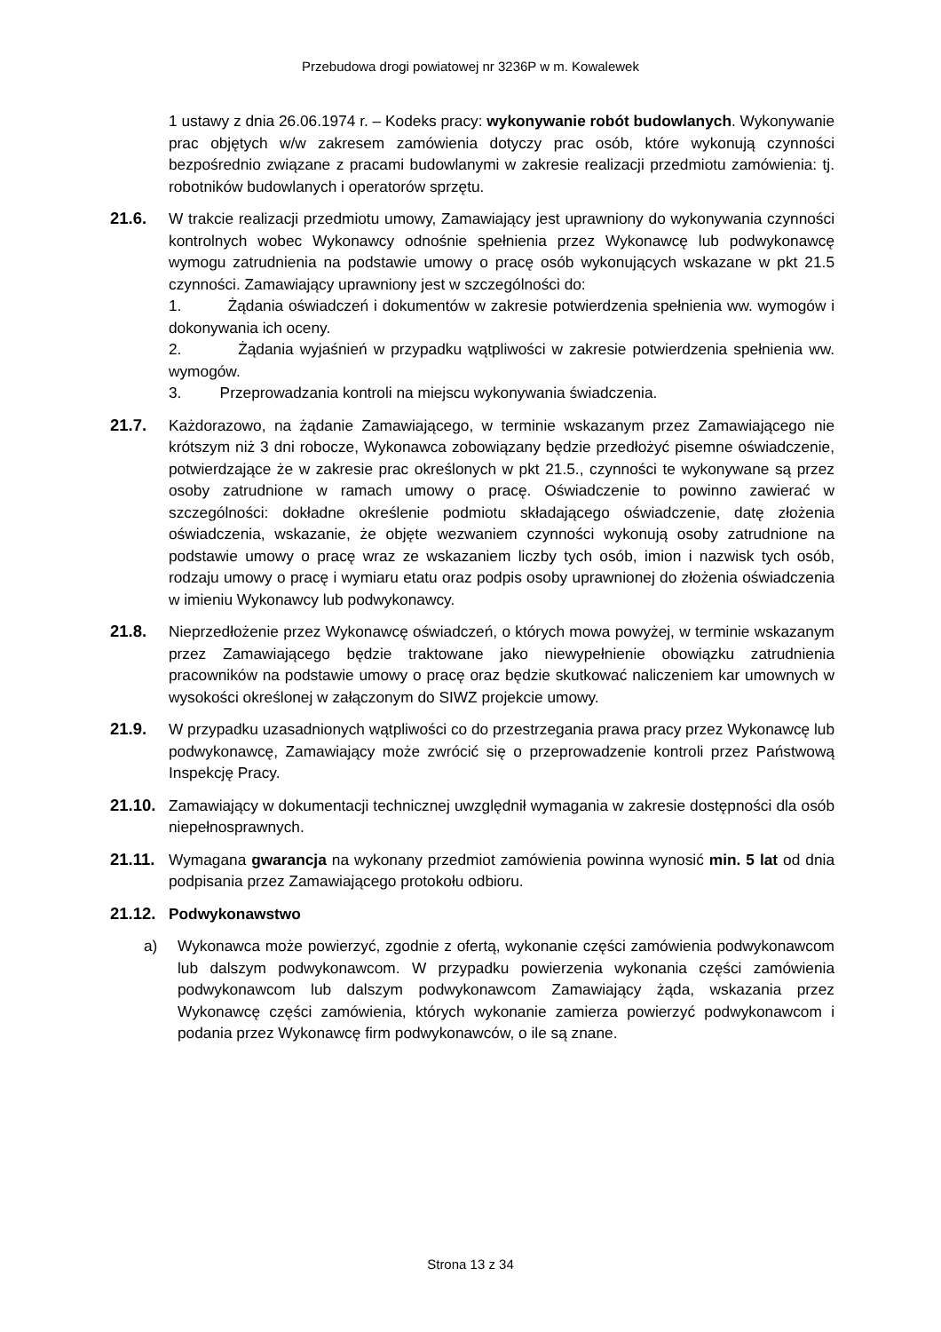Przebudowa drogi powiatowej nr 3236P w m. Kowalewek
1 ustawy z dnia 26.06.1974 r. – Kodeks pracy: wykonywanie robót budowlanych. Wykonywanie prac objętych w/w zakresem zamówienia dotyczy prac osób, które wykonują czynności bezpośrednio związane z pracami budowlanymi w zakresie realizacji przedmiotu zamówienia: tj. robotników budowlanych i operatorów sprzętu.
21.6. W trakcie realizacji przedmiotu umowy, Zamawiający jest uprawniony do wykonywania czynności kontrolnych wobec Wykonawcy odnośnie spełnienia przez Wykonawcę lub podwykonawcę wymogu zatrudnienia na podstawie umowy o pracę osób wykonujących wskazane w pkt 21.5 czynności. Zamawiający uprawniony jest w szczególności do:
1. Żądania oświadczeń i dokumentów w zakresie potwierdzenia spełnienia ww. wymogów i dokonywania ich oceny.
2. Żądania wyjaśnień w przypadku wątpliwości w zakresie potwierdzenia spełnienia ww. wymogów.
3. Przeprowadzania kontroli na miejscu wykonywania świadczenia.
21.7. Każdorazowo, na żądanie Zamawiającego, w terminie wskazanym przez Zamawiającego nie krótszym niż 3 dni robocze, Wykonawca zobowiązany będzie przedłożyć pisemne oświadczenie, potwierdzające że w zakresie prac określonych w pkt 21.5., czynności te wykonywane są przez osoby zatrudnione w ramach umowy o pracę. Oświadczenie to powinno zawierać w szczególności: dokładne określenie podmiotu składającego oświadczenie, datę złożenia oświadczenia, wskazanie, że objęte wezwaniem czynności wykonują osoby zatrudnione na podstawie umowy o pracę wraz ze wskazaniem liczby tych osób, imion i nazwisk tych osób, rodzaju umowy o pracę i wymiaru etatu oraz podpis osoby uprawnionej do złożenia oświadczenia w imieniu Wykonawcy lub podwykonawcy.
21.8. Nieprzedłożenie przez Wykonawcę oświadczeń, o których mowa powyżej, w terminie wskazanym przez Zamawiającego będzie traktowane jako niewypełnienie obowiązku zatrudnienia pracowników na podstawie umowy o pracę oraz będzie skutkować naliczeniem kar umownych w wysokości określonej w załączonym do SIWZ projekcie umowy.
21.9. W przypadku uzasadnionych wątpliwości co do przestrzegania prawa pracy przez Wykonawcę lub podwykonawcę, Zamawiający może zwrócić się o przeprowadzenie kontroli przez Państwową Inspekcję Pracy.
21.10.
Zamawiający w dokumentacji technicznej uwzględnił wymagania w zakresie dostępności dla osób niepełnosprawnych.
21.11.
Wymagana gwarancja na wykonany przedmiot zamówienia powinna wynosić min. 5 lat od dnia podpisania przez Zamawiającego protokołu odbioru.
21.12.
Podwykonawstwo
a) Wykonawca może powierzyć, zgodnie z ofertą, wykonanie części zamówienia podwykonawcom lub dalszym podwykonawcom. W przypadku powierzenia wykonania części zamówienia podwykonawcom lub dalszym podwykonawcom Zamawiający żąda, wskazania przez Wykonawcę części zamówienia, których wykonanie zamierza powierzyć podwykonawcom i podania przez Wykonawcę firm podwykonawców, o ile są znane.
Strona 13 z 34